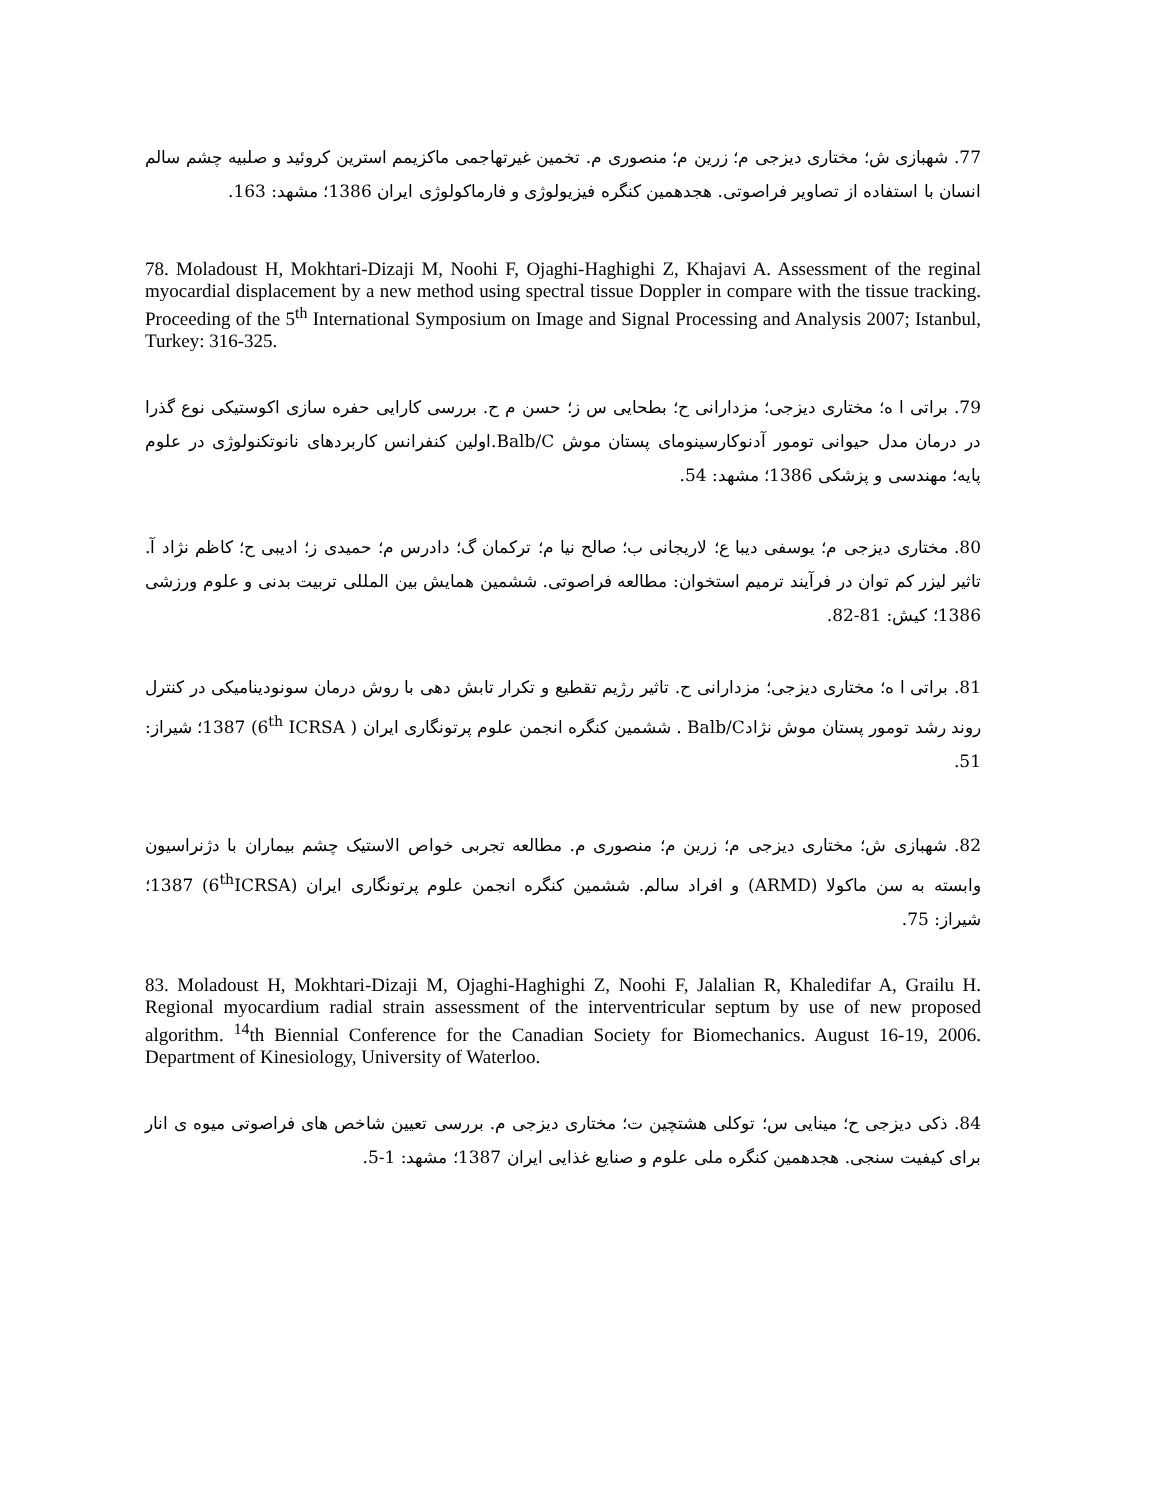77. شهبازی ش؛ مختاری دیزجی م؛ زرین م؛ منصوری م. تخمین غیرتهاجمی ماکزیمم استرین کروئید و صلبیه چشم سالم انسان با استفاده از تصاویر فراصوتی. هجدهمین کنگره فیزیولوژی و فارماکولوژی ایران 1386؛ مشهد: 163.
78. Moladoust H, Mokhtari-Dizaji M, Noohi F, Ojaghi-Haghighi Z, Khajavi A. Assessment of the reginal myocardial displacement by a new method using spectral tissue Doppler in compare with the tissue tracking. Proceeding of the 5<sup>th</sup> International Symposium on Image and Signal Processing and Analysis 2007; Istanbul, Turkey: 316-325.
79. براتی ا ه؛ مختاری دیزجی؛ مزدارانی ح؛ بطحایی س ز؛ حسن م ح. بررسی کارایی حفره سازی اکوستیکی نوع گذرا در درمان مدل حیوانی تومور آدنوکارسینومای پستان موش Balb/C.اولین کنفرانس کاربردهای نانوتکنولوژی در علوم پایه؛ مهندسی و پزشکی 1386؛ مشهد: 54.
80. مختاری دیزجی م؛ یوسفی دیبا ع؛ لاریجانی ب؛ صالح نیا م؛ ترکمان گ؛ دادرس م؛ حمیدی ز؛ ادیبی ح؛ کاظم نژاد آ. تاثیر لیزر کم توان در فرآیند ترمیم استخوان: مطالعه فراصوتی. ششمین همایش بین المللی تربیت بدنی و علوم ورزشی 1386؛ کیش: 81-82.
81. براتی ا ه؛ مختاری دیزجی؛ مزدارانی ح. تاثیر رژیم تقطیع و تکرار تابش دهی با روش درمان سونودینامیکی در کنترل روند رشد تومور پستان موش نژادBalb/C . ششمین کنگره انجمن علوم پرتونگاری ایران ( 6<sup>th</sup> ICRSA) 1387؛ شیراز: 51.
82. شهبازی ش؛ مختاری دیزجی م؛ زرین م؛ منصوری م. مطالعه تجربی خواص الاستیک چشم بیماران با دژنراسیون وابسته به سن ماکولا (ARMD) و افراد سالم. ششمین کنگره انجمن علوم پرتونگاری ایران (6<sup>th</sup>ICRSA) 1387؛ شیراز: 75.
83. Moladoust H, Mokhtari-Dizaji M, Ojaghi-Haghighi Z, Noohi F, Jalalian R, Khaledifar A, Grailu H. Regional myocardium radial strain assessment of the interventricular septum by use of new proposed algorithm. <sup>14</sup>th Biennial Conference for the Canadian Society for Biomechanics. August 16-19, 2006. Department of Kinesiology, University of Waterloo.
84. ذکی دیزجی ح؛ مینایی س؛ توکلی هشتچین ت؛ مختاری دیزجی م. بررسی تعیین شاخص های فراصوتی میوه ی انار برای کیفیت سنجی. هجدهمین کنگره ملی علوم و صنایع غذایی ایران 1387؛ مشهد: 1-5.